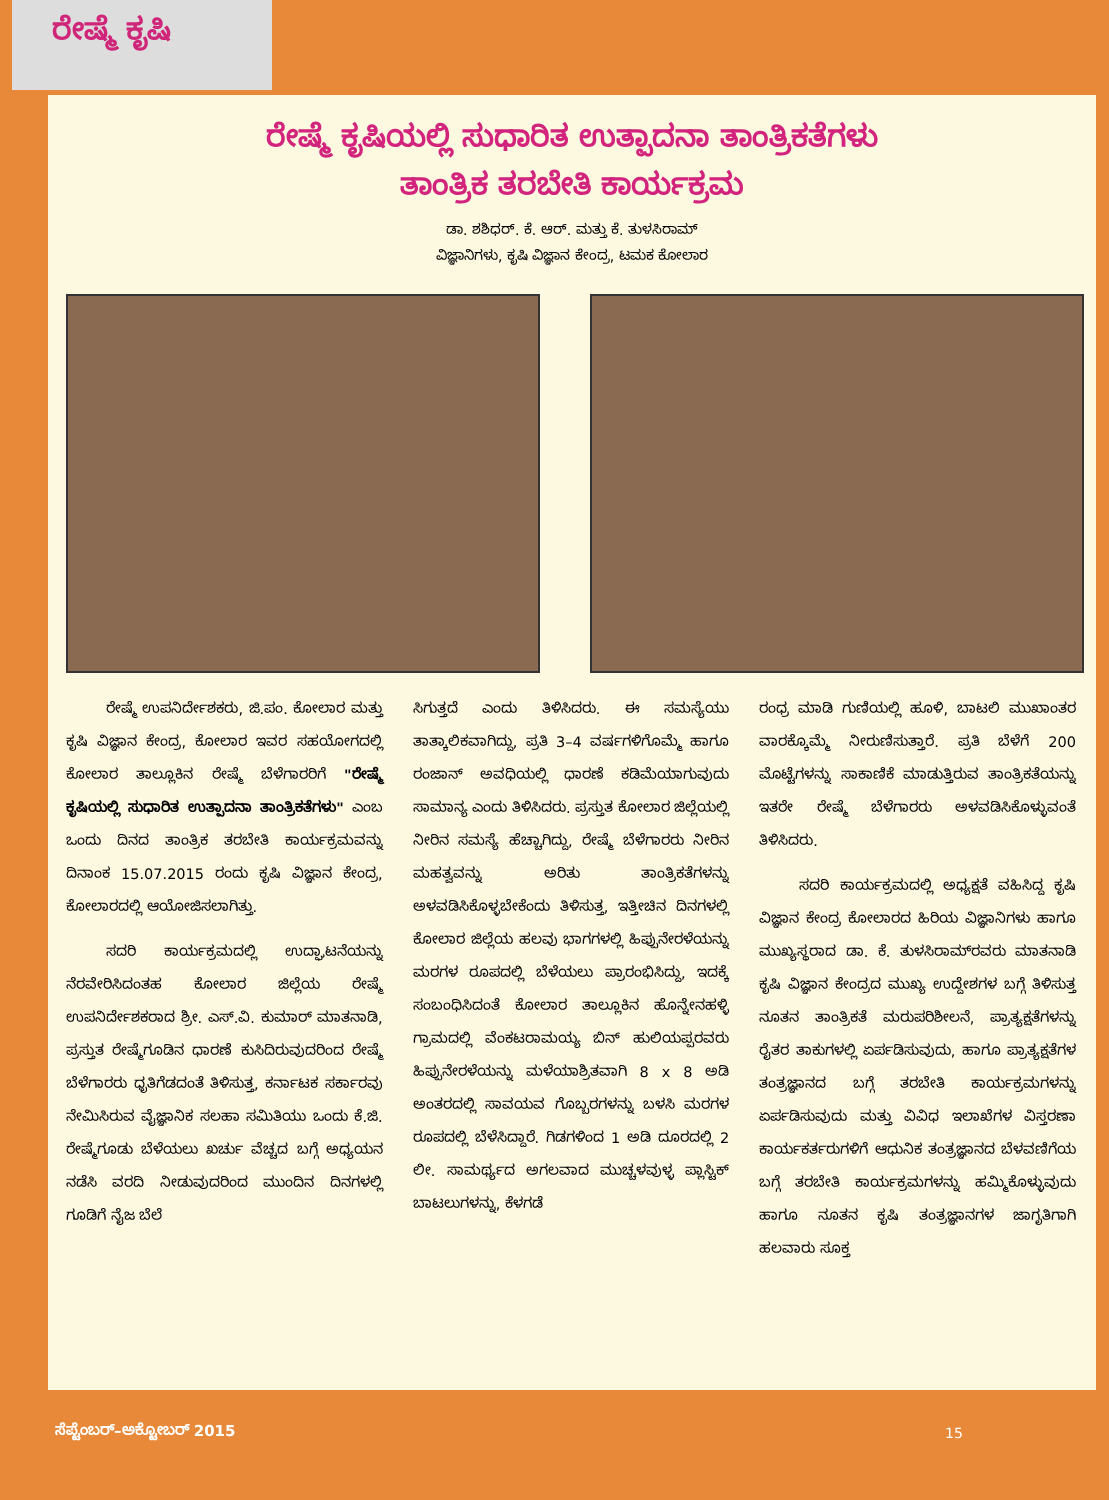ರೇಷ್ಮೆ ಕೃಷಿ
ರೇಷ್ಮೆ ಕೃಷಿಯಲ್ಲಿ ಸುಧಾರಿತ ಉತ್ಪಾದನಾ ತಾಂತ್ರಿಕತೆಗಳು
ತಾಂತ್ರಿಕ ತರಬೇತಿ ಕಾರ್ಯಕ್ರಮ
ಡಾ. ಶಶಿಧರ್. ಕೆ. ಆರ್. ಮತ್ತು ಕೆ. ತುಳಸಿರಾಮ್
ವಿಜ್ಞಾನಿಗಳು, ಕೃಷಿ ವಿಜ್ಞಾನ ಕೇಂದ್ರ, ಟಮಕ ಕೋಲಾರ
ರೇಷ್ಮೆ ಉಪನಿರ್ದೇಶಕರು, ಜಿ.ಪಂ. ಕೋಲಾರ ಮತ್ತು ಕೃಷಿ ವಿಜ್ಞಾನ ಕೇಂದ್ರ, ಕೋಲಾರ ಇವರ ಸಹಯೋಗದಲ್ಲಿ ಕೋಲಾರ ತಾಲ್ಲೂಕಿನ ರೇಷ್ಮೆ ಬೆಳೆಗಾರರಿಗೆ "ರೇಷ್ಮೆ ಕೃಷಿಯಲ್ಲಿ ಸುಧಾರಿತ ಉತ್ಪಾದನಾ ತಾಂತ್ರಿಕತೆಗಳು" ಎಂಬ ಒಂದು ದಿನದ ತಾಂತ್ರಿಕ ತರಬೇತಿ ಕಾರ್ಯಕ್ರಮವನ್ನು ದಿನಾಂಕ 15.07.2015 ರಂದು ಕೃಷಿ ವಿಜ್ಞಾನ ಕೇಂದ್ರ, ಕೋಲಾರದಲ್ಲಿ ಆಯೋಜಿಸಲಾಗಿತ್ತು.
ಸದರಿ ಕಾರ್ಯಕ್ರಮದಲ್ಲಿ ಉದ್ಘಾಟನೆಯನ್ನು ನೆರವೇರಿಸಿದಂತಹ ಕೋಲಾರ ಜಿಲ್ಲೆಯ ರೇಷ್ಮೆ ಉಪನಿರ್ದೇಶಕರಾದ ಶ್ರೀ. ಎಸ್.ವಿ. ಕುಮಾರ್ ಮಾತನಾಡಿ, ಪ್ರಸ್ತುತ ರೇಷ್ಮೆಗೂಡಿನ ಧಾರಣೆ ಕುಸಿದಿರುವುದರಿಂದ ರೇಷ್ಮೆ ಬೆಳೆಗಾರರು ಧೃತಿಗೆಡದಂತೆ ತಿಳಿಸುತ್ತ, ಕರ್ನಾಟಕ ಸರ್ಕಾರವು ನೇಮಿಸಿರುವ ವೈಜ್ಞಾನಿಕ ಸಲಹಾ ಸಮಿತಿಯು ಒಂದು ಕೆ.ಜಿ. ರೇಷ್ಮೆಗೂಡು ಬೆಳೆಯಲು ಖರ್ಚು ವೆಚ್ಚದ ಬಗ್ಗೆ ಅಧ್ಯಯನ ನಡೆಸಿ ವರದಿ ನೀಡುವುದರಿಂದ ಮುಂದಿನ ದಿನಗಳಲ್ಲಿ ಗೂಡಿಗೆ ನೈಜ ಬೆಲೆ
ಸಿಗುತ್ತದೆ ಎಂದು ತಿಳಿಸಿದರು. ಈ ಸಮಸ್ಯೆಯು ತಾತ್ಕಾಲಿಕವಾಗಿದ್ದು, ಪ್ರತಿ 3–4 ವರ್ಷಗಳಿಗೊಮ್ಮೆ ಹಾಗೂ ರಂಜಾನ್ ಅವಧಿಯಲ್ಲಿ ಧಾರಣೆ ಕಡಿಮೆಯಾಗುವುದು ಸಾಮಾನ್ಯ ಎಂದು ತಿಳಿಸಿದರು. ಪ್ರಸ್ತುತ ಕೋಲಾರ ಜಿಲ್ಲೆಯಲ್ಲಿ ನೀರಿನ ಸಮಸ್ಯೆ ಹೆಚ್ಚಾಗಿದ್ದು, ರೇಷ್ಮೆ ಬೆಳೆಗಾರರು ನೀರಿನ ಮಹತ್ವವನ್ನು ಅರಿತು ತಾಂತ್ರಿಕತೆಗಳನ್ನು ಅಳವಡಿಸಿಕೊಳ್ಳಬೇಕೆಂದು ತಿಳಿಸುತ್ತ, ಇತ್ತೀಚಿನ ದಿನಗಳಲ್ಲಿ ಕೋಲಾರ ಜಿಲ್ಲೆಯ ಹಲವು ಭಾಗಗಳಲ್ಲಿ ಹಿಪ್ಪುನೇರಳೆಯನ್ನು ಮರಗಳ ರೂಪದಲ್ಲಿ ಬೆಳೆಯಲು ಪ್ರಾರಂಭಿಸಿದ್ದು, ಇದಕ್ಕೆ ಸಂಬಂಧಿಸಿದಂತೆ ಕೋಲಾರ ತಾಲ್ಲೂಕಿನ ಹೊನ್ನೇನಹಳ್ಳಿ ಗ್ರಾಮದಲ್ಲಿ ವೆಂಕಟರಾಮಯ್ಯ ಬಿನ್ ಹುಲಿಯಪ್ಪರವರು ಹಿಪ್ಪುನೇರಳೆಯನ್ನು ಮಳೆಯಾಶ್ರಿತವಾಗಿ 8 x 8 ಅಡಿ ಅಂತರದಲ್ಲಿ ಸಾವಯವ ಗೊಬ್ಬರಗಳನ್ನು ಬಳಸಿ ಮರಗಳ ರೂಪದಲ್ಲಿ ಬೆಳೆಸಿದ್ದಾರೆ. ಗಿಡಗಳಿಂದ 1 ಅಡಿ ದೂರದಲ್ಲಿ 2 ಲೀ. ಸಾಮರ್ಥ್ಯದ ಅಗಲವಾದ ಮುಚ್ಚಳವುಳ್ಳ ಪ್ಲಾಸ್ಟಿಕ್ ಬಾಟಲುಗಳನ್ನು, ಕೆಳಗಡೆ
ರಂಧ್ರ ಮಾಡಿ ಗುಣಿಯಲ್ಲಿ ಹೂಳಿ, ಬಾಟಲಿ ಮುಖಾಂತರ ವಾರಕ್ಕೊಮ್ಮೆ ನೀರುಣಿಸುತ್ತಾರೆ. ಪ್ರತಿ ಬೆಳೆಗೆ 200 ಮೊಟ್ಟೆಗಳನ್ನು ಸಾಕಾಣಿಕೆ ಮಾಡುತ್ತಿರುವ ತಾಂತ್ರಿಕತೆಯನ್ನು ಇತರೇ ರೇಷ್ಮೆ ಬೆಳೆಗಾರರು ಅಳವಡಿಸಿಕೊಳ್ಳುವಂತೆ ತಿಳಿಸಿದರು.
ಸದರಿ ಕಾರ್ಯಕ್ರಮದಲ್ಲಿ ಅಧ್ಯಕ್ಷತೆ ವಹಿಸಿದ್ದ ಕೃಷಿ ವಿಜ್ಞಾನ ಕೇಂದ್ರ ಕೋಲಾರದ ಹಿರಿಯ ವಿಜ್ಞಾನಿಗಳು ಹಾಗೂ ಮುಖ್ಯಸ್ಥರಾದ ಡಾ. ಕೆ. ತುಳಸಿರಾಮ್‌ರವರು ಮಾತನಾಡಿ ಕೃಷಿ ವಿಜ್ಞಾನ ಕೇಂದ್ರದ ಮುಖ್ಯ ಉದ್ದೇಶಗಳ ಬಗ್ಗೆ ತಿಳಿಸುತ್ತ ನೂತನ ತಾಂತ್ರಿಕತೆ ಮರುಪರಿಶೀಲನೆ, ಪ್ರಾತ್ಯಕ್ಷತೆಗಳನ್ನು ರೈತರ ತಾಕುಗಳಲ್ಲಿ ಏರ್ಪಡಿಸುವುದು, ಹಾಗೂ ಪ್ರಾತ್ಯಕ್ಷತೆಗಳ ತಂತ್ರಜ್ಞಾನದ ಬಗ್ಗೆ ತರಬೇತಿ ಕಾರ್ಯಕ್ರಮಗಳನ್ನು ಏರ್ಪಡಿಸುವುದು ಮತ್ತು ವಿವಿಧ ಇಲಾಖೆಗಳ ವಿಸ್ತರಣಾ ಕಾರ್ಯಕರ್ತರುಗಳಿಗೆ ಆಧುನಿಕ ತಂತ್ರಜ್ಞಾನದ ಬೆಳವಣಿಗೆಯ ಬಗ್ಗೆ ತರಬೇತಿ ಕಾರ್ಯಕ್ರಮಗಳನ್ನು ಹಮ್ಮಿಕೊಳ್ಳುವುದು ಹಾಗೂ ನೂತನ ಕೃಷಿ ತಂತ್ರಜ್ಞಾನಗಳ ಜಾಗೃತಿಗಾಗಿ ಹಲವಾರು ಸೂಕ್ತ
ಸೆಪ್ಟೆಂಬರ್–ಅಕ್ಟೋಬರ್ 2015 15